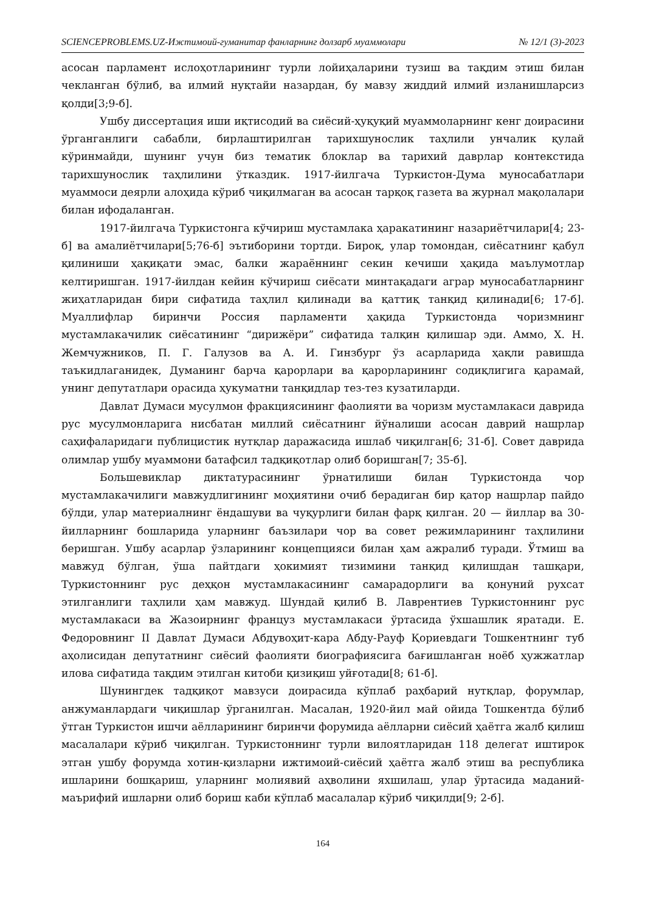SCIENCEPROBLEMS.UZ-Ижтимоий-гуманитар фанларнинг долзарб муаммолари № 12/1 (3)-2023
асосан парламент ислоҳотларининг турли лойиҳаларини тузиш ва тақдим этиш билан чекланган бўлиб, ва илмий нуқтайи назардан, бу мавзу жиддий илмий изланишларсиз қолди[3;9-б].
Ушбу диссертация иши иқтисодий ва сиёсий-ҳуқуқий муаммоларнинг кенг доирасини ўрганганлиги сабабли, бирлаштирилган тарихшунослик таҳлили унчалик қулай кўринмайди, шунинг учун биз тематик блоклар ва тарихий даврлар контекстида тарихшунослик таҳлилини ўтказдик. 1917-йилгача Туркистон-Дума муносабатлари муаммоси деярли алоҳида кўриб чиқилмаган ва асосан тарқоқ газета ва журнал мақолалари билан ифодаланган.
1917-йилгача Туркистонга кўчириш мустамлака ҳаракатининг назариётчилари[4; 23-б] ва амалиётчилари[5;76-б] эътиборини тортди. Бироқ, улар томондан, сиёсатнинг қабул қилиниши ҳақиқати эмас, балки жараённинг секин кечиши ҳақида маълумотлар келтиришган. 1917-йилдан кейин кўчириш сиёсати минтақадаги аграр муносабатларнинг жиҳатларидан бири сифатида таҳлил қилинади ва қаттиқ танқид қилинади[6; 17-б]. Муаллифлар биринчи Россия парламенти ҳақида Туркистонда чоризмнинг мустамлакачилик сиёсатининг “дирижёри” сифатида талқин қилишар эди. Аммо, Х. Н. Жемчужников, П. Г. Галузов ва А. И. Гинзбург ўз асарларида ҳақли равишда таъкидлаганидек, Думанинг барча қарорлари ва қарорларининг содиқлигига қарамай, унинг депутатлари орасида ҳукуматни танқидлар тез-тез кузатиларди.
Давлат Думаси мусулмон фракциясининг фаолияти ва чоризм мустамлакаси даврида рус мусулмонларига нисбатан миллий сиёсатнинг йўналиши асосан даврий нашрлар саҳифаларидаги публицистик нутқлар даражасида ишлаб чиқилган[6; 31-б]. Совет даврида олимлар ушбу муаммони батафсил тадқиқотлар олиб боришган[7; 35-б].
Большевиклар диктатурасининг ўрнатилиши билан Туркистонда чор мустамлакачилиги мавжудлигининг моҳиятини очиб берадиган бир қатор нашрлар пайдо бўлди, улар материалнинг ёндашуви ва чуқурлиги билан фарқ қилган. 20 — йиллар ва 30-йилларнинг бошларида уларнинг баъзилари чор ва совет режимларининг таҳлилини беришган. Ушбу асарлар ўзларининг концепцияси билан ҳам ажралиб туради. Ўтмиш ва мавжуд бўлган, ўша пайтдаги ҳокимият тизимини танқид қилишдан ташқари, Туркистоннинг рус деҳқон мустамлакасининг самарадорлиги ва қонуний рухсат этилганлиги таҳлили ҳам мавжуд. Шундай қилиб В. Лаврентиев Туркистоннинг рус мустамлакаси ва Жазоирнинг француз мустамлакаси ўртасида ўхшашлик яратади. Е. Федоровнинг II Давлат Думаси Абдувоҳит-кара Абду-Рауф Қориевдаги Тошкентнинг туб аҳолисидан депутатнинг сиёсий фаолияти биографиясига бағишланган ноёб ҳужжатлар илова сифатида тақдим этилган китоби қизиқиш уйғотади[8; 61-б].
Шунингдек тадқиқот мавзуси доирасида кўплаб раҳбарий нутқлар, форумлар, анжуманлардаги чиқишлар ўрганилган. Масалан, 1920-йил май ойида Тошкентда бўлиб ўтган Туркистон ишчи аёлларининг биринчи форумида аёлларни сиёсий ҳаётга жалб қилиш масалалари кўриб чиқилган. Туркистоннинг турли вилоятларидан 118 делегат иштирок этган ушбу форумда хотин-қизларни ижтимоий-сиёсий ҳаётга жалб этиш ва республика ишларини бошқариш, уларнинг молиявий аҳволини яхшилаш, улар ўртасида маданий-маърифий ишларни олиб бориш каби кўплаб масалалар кўриб чиқилди[9; 2-б].
164